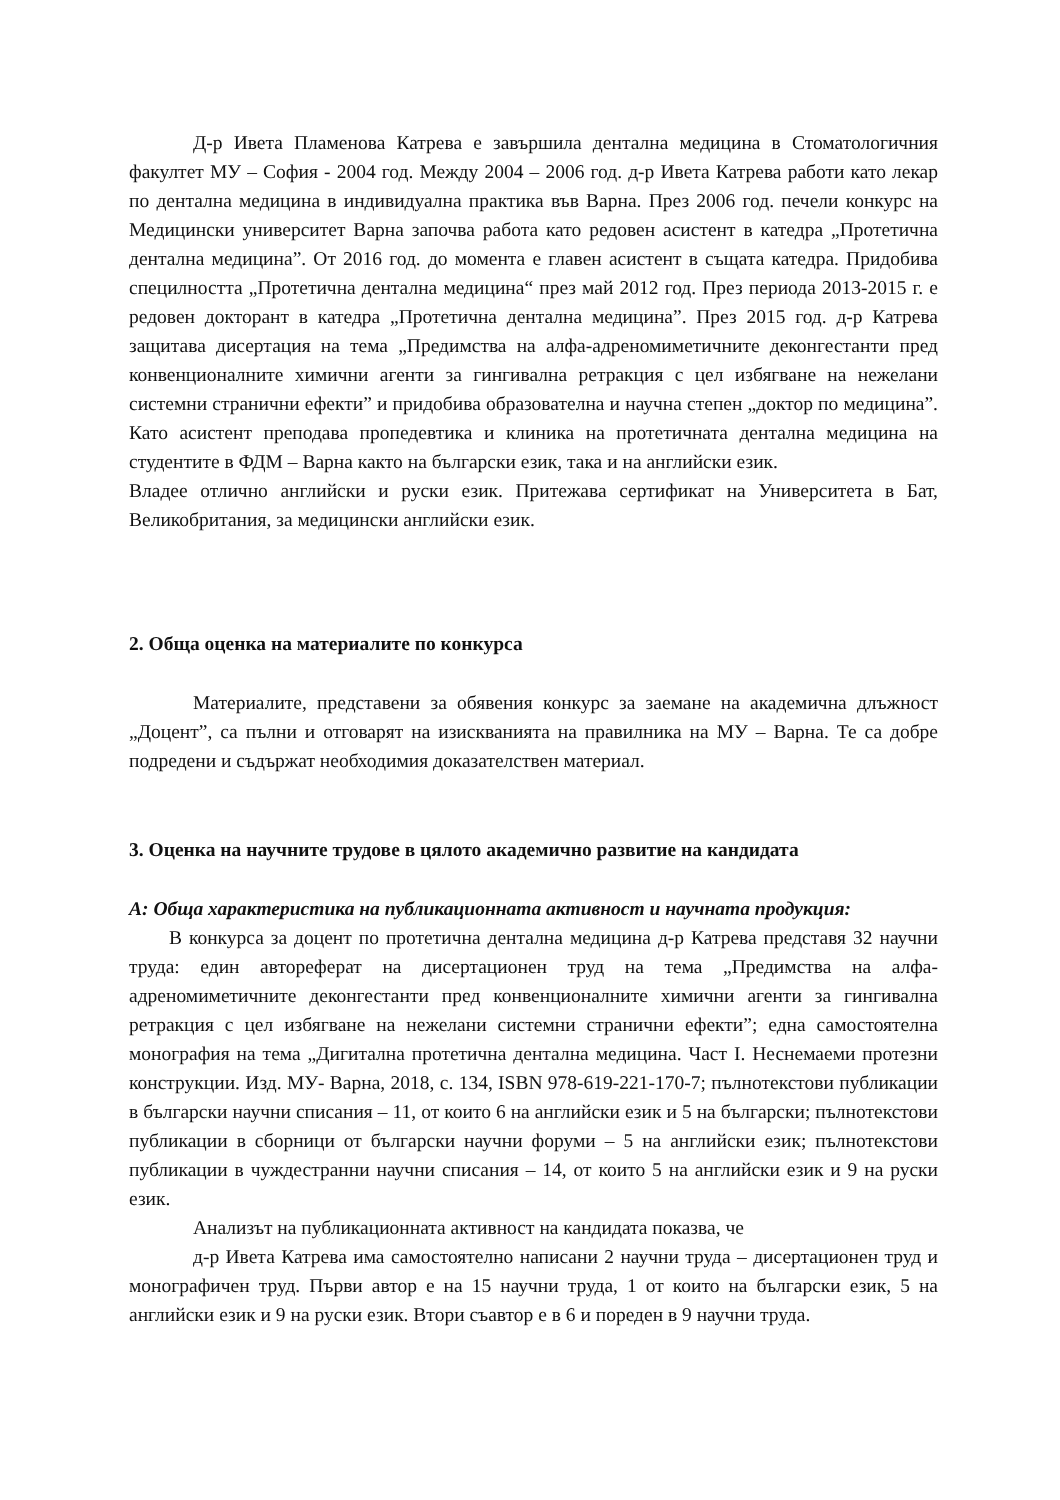Д-р Ивета Пламенова Катрева е завършила дентална медицина в Стоматологичния факултет МУ – София - 2004 год. Между 2004 – 2006 год. д-р Ивета Катрева работи като лекар по дентална медицина в индивидуална практика във Варна. През 2006 год. печели конкурс на Медицински университет Варна започва работа като редовен асистент в катедра „Протетична дентална медицина”. От 2016 год. до момента е главен асистент в същата катедра. Придобива специлността „Протетична дентална медицина“ през май 2012 год. През периода 2013-2015 г. е редовен докторант в катедра „Протетична дентална медицина”. През 2015 год. д-р Катрева защитава дисертация на тема „Предимства на алфа-адреномиметичните деконгестанти пред конвенционалните химични агенти за гингивална ретракция с цел избягване на нежелани системни странични ефекти” и придобива образователна и научна степен „доктор по медицина”. Като асистент преподава пропедевтика и клиника на протетичната дентална медицина на студентите в ФДМ – Варна както на български език, така и на английски език.
Владее отлично английски и руски език. Притежава сертификат на Университета в Бат, Великобритания, за медицински английски език.
2. Обща оценка на материалите по конкурса
Материалите, представени за обявения конкурс за заемане на академична длъжност „Доцент”, са пълни и отговарят на изискванията на правилника на МУ – Варна. Те са добре подредени и съдържат необходимия доказателствен материал.
3. Оценка на научните трудове в цялото академично развитие на кандидата
А: Обща характеристика на публикационната активност и научната продукция:
В конкурса за доцент по протетична дентална медицина д-р Катрева представя 32 научни труда: един автореферат на дисертационен труд на тема „Предимства на алфа-адреномиметичните деконгестанти пред конвенционалните химични агенти за гингивална ретракция с цел избягване на нежелани системни странични ефекти”; една самостоятелна монография на тема „Дигитална протетична дентална медицина. Част I. Неснемаеми протезни конструкции. Изд. МУ- Варна, 2018, с. 134, ISBN 978-619-221-170-7; пълнотекстови публикации в български научни списания – 11, от които 6 на английски език и 5 на български; пълнотекстови публикации в сборници от български научни форуми – 5 на английски език; пълнотекстови публикации в чуждестранни научни списания – 14, от които 5 на английски език и 9 на руски език.
Анализът на публикационната активност на кандидата показва, че
д-р Ивета Катрева има самостоятелно написани 2 научни труда – дисертационен труд и монографичен труд. Първи автор е на 15 научни труда, 1 от които на български език, 5 на английски език и 9 на руски език. Втори съавтор е в 6 и пореден в 9 научни труда.